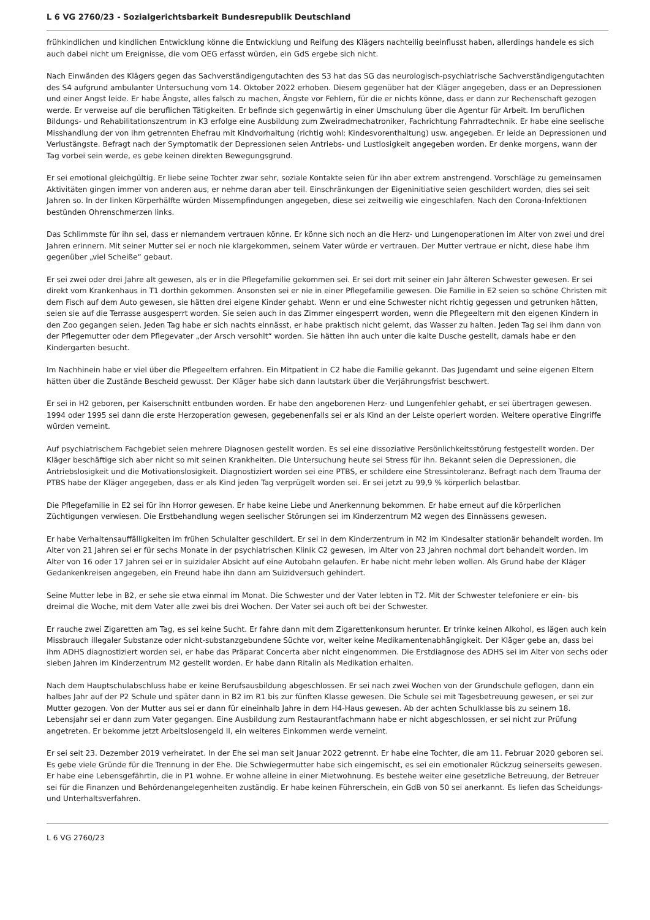L 6 VG 2760/23 - Sozialgerichtsbarkeit Bundesrepublik Deutschland
frühkindlichen und kindlichen Entwicklung könne die Entwicklung und Reifung des Klägers nachteilig beeinflusst haben, allerdings handele es sich auch dabei nicht um Ereignisse, die vom OEG erfasst würden, ein GdS ergebe sich nicht.
Nach Einwänden des Klägers gegen das Sachverständigengutachten des S3 hat das SG das neurologisch-psychiatrische Sachverständigengutachten des S4 aufgrund ambulanter Untersuchung vom 14. Oktober 2022 erhoben. Diesem gegenüber hat der Kläger angegeben, dass er an Depressionen und einer Angst leide. Er habe Ängste, alles falsch zu machen, Ängste vor Fehlern, für die er nichts könne, dass er dann zur Rechenschaft gezogen werde. Er verweise auf die beruflichen Tätigkeiten. Er befinde sich gegenwärtig in einer Umschulung über die Agentur für Arbeit. Im beruflichen Bildungs- und Rehabilitationszentrum in K3 erfolge eine Ausbildung zum Zweiradmechatroniker, Fachrichtung Fahrradtechnik. Er habe eine seelische Misshandlung der von ihm getrennten Ehefrau mit Kindvorhaltung (richtig wohl: Kindesvorenthaltung) usw. angegeben. Er leide an Depressionen und Verlustängste. Befragt nach der Symptomatik der Depressionen seien Antriebs- und Lustlosigkeit angegeben worden. Er denke morgens, wann der Tag vorbei sein werde, es gebe keinen direkten Bewegungsgrund.
Er sei emotional gleichgültig. Er liebe seine Tochter zwar sehr, soziale Kontakte seien für ihn aber extrem anstrengend. Vorschläge zu gemeinsamen Aktivitäten gingen immer von anderen aus, er nehme daran aber teil. Einschränkungen der Eigeninitiative seien geschildert worden, dies sei seit Jahren so. In der linken Körperhälfte würden Missempfindungen angegeben, diese sei zeitweilig wie eingeschlafen. Nach den Corona-Infektionen bestünden Ohrenschmerzen links.
Das Schlimmste für ihn sei, dass er niemandem vertrauen könne. Er könne sich noch an die Herz- und Lungenoperationen im Alter von zwei und drei Jahren erinnern. Mit seiner Mutter sei er noch nie klargekommen, seinem Vater würde er vertrauen. Der Mutter vertraue er nicht, diese habe ihm gegenüber „viel Scheiße“ gebaut.
Er sei zwei oder drei Jahre alt gewesen, als er in die Pflegefamilie gekommen sei. Er sei dort mit seiner ein Jahr älteren Schwester gewesen. Er sei direkt vom Krankenhaus in T1 dorthin gekommen. Ansonsten sei er nie in einer Pflegefamilie gewesen. Die Familie in E2 seien so schöne Christen mit dem Fisch auf dem Auto gewesen, sie hätten drei eigene Kinder gehabt. Wenn er und eine Schwester nicht richtig gegessen und getrunken hätten, seien sie auf die Terrasse ausgesperrt worden. Sie seien auch in das Zimmer eingesperrt worden, wenn die Pflegeeltern mit den eigenen Kindern in den Zoo gegangen seien. Jeden Tag habe er sich nachts einnässt, er habe praktisch nicht gelernt, das Wasser zu halten. Jeden Tag sei ihm dann von der Pflegemutter oder dem Pflegevater „der Arsch versohlt“ worden. Sie hätten ihn auch unter die kalte Dusche gestellt, damals habe er den Kindergarten besucht.
Im Nachhinein habe er viel über die Pflegeeltern erfahren. Ein Mitpatient in C2 habe die Familie gekannt. Das Jugendamt und seine eigenen Eltern hätten über die Zustände Bescheid gewusst. Der Kläger habe sich dann lautstark über die Verjährungsfrist beschwert.
Er sei in H2 geboren, per Kaiserschnitt entbunden worden. Er habe den angeborenen Herz- und Lungenfehler gehabt, er sei übertragen gewesen. 1994 oder 1995 sei dann die erste Herzoperation gewesen, gegebenenfalls sei er als Kind an der Leiste operiert worden. Weitere operative Eingriffe würden verneint.
Auf psychiatrischem Fachgebiet seien mehrere Diagnosen gestellt worden. Es sei eine dissoziative Persönlichkeitsstörung festgestellt worden. Der Kläger beschäftige sich aber nicht so mit seinen Krankheiten. Die Untersuchung heute sei Stress für ihn. Bekannt seien die Depressionen, die Antriebslosigkeit und die Motivationslosigkeit. Diagnostiziert worden sei eine PTBS, er schildere eine Stressintoleranz. Befragt nach dem Trauma der PTBS habe der Kläger angegeben, dass er als Kind jeden Tag verprügelt worden sei. Er sei jetzt zu 99,9 % körperlich belastbar.
Die Pflegefamilie in E2 sei für ihn Horror gewesen. Er habe keine Liebe und Anerkennung bekommen. Er habe erneut auf die körperlichen Züchtigungen verwiesen. Die Erstbehandlung wegen seelischer Störungen sei im Kinderzentrum M2 wegen des Einnässens gewesen.
Er habe Verhaltensauffälligkeiten im frühen Schulalter geschildert. Er sei in dem Kinderzentrum in M2 im Kindesalter stationär behandelt worden. Im Alter von 21 Jahren sei er für sechs Monate in der psychiatrischen Klinik C2 gewesen, im Alter von 23 Jahren nochmal dort behandelt worden. Im Alter von 16 oder 17 Jahren sei er in suizidaler Absicht auf eine Autobahn gelaufen. Er habe nicht mehr leben wollen. Als Grund habe der Kläger Gedankenkreisen angegeben, ein Freund habe ihn dann am Suizidversuch gehindert.
Seine Mutter lebe in B2, er sehe sie etwa einmal im Monat. Die Schwester und der Vater lebten in T2. Mit der Schwester telefoniere er ein- bis dreimal die Woche, mit dem Vater alle zwei bis drei Wochen. Der Vater sei auch oft bei der Schwester.
Er rauche zwei Zigaretten am Tag, es sei keine Sucht. Er fahre dann mit dem Zigarettenkonsum herunter. Er trinke keinen Alkohol, es lägen auch kein Missbrauch illegaler Substanze oder nicht-substanzgebundene Süchte vor, weiter keine Medikamentenabhängigkeit. Der Kläger gebe an, dass bei ihm ADHS diagnostiziert worden sei, er habe das Präparat Concerta aber nicht eingenommen. Die Erstdiagnose des ADHS sei im Alter von sechs oder sieben Jahren im Kinderzentrum M2 gestellt worden. Er habe dann Ritalin als Medikation erhalten.
Nach dem Hauptschulabschluss habe er keine Berufsausbildung abgeschlossen. Er sei nach zwei Wochen von der Grundschule geflogen, dann ein halbes Jahr auf der P2 Schule und später dann in B2 im R1 bis zur fünften Klasse gewesen. Die Schule sei mit Tagesbetreuung gewesen, er sei zur Mutter gezogen. Von der Mutter aus sei er dann für eineinhalb Jahre in dem H4-Haus gewesen. Ab der achten Schulklasse bis zu seinem 18. Lebensjahr sei er dann zum Vater gegangen. Eine Ausbildung zum Restaurantfachmann habe er nicht abgeschlossen, er sei nicht zur Prüfung angetreten. Er bekomme jetzt Arbeitslosengeld II, ein weiteres Einkommen werde verneint.
Er sei seit 23. Dezember 2019 verheiratet. In der Ehe sei man seit Januar 2022 getrennt. Er habe eine Tochter, die am 11. Februar 2020 geboren sei. Es gebe viele Gründe für die Trennung in der Ehe. Die Schwiegermutter habe sich eingemischt, es sei ein emotionaler Rückzug seinerseits gewesen. Er habe eine Lebensgefährtin, die in P1 wohne. Er wohne alleine in einer Mietwohnung. Es bestehe weiter eine gesetzliche Betreuung, der Betreuer sei für die Finanzen und Behördenangelegenheiten zuständig. Er habe keinen Führerschein, ein GdB von 50 sei anerkannt. Es liefen das Scheidungs- und Unterhaltsverfahren.
L 6 VG 2760/23